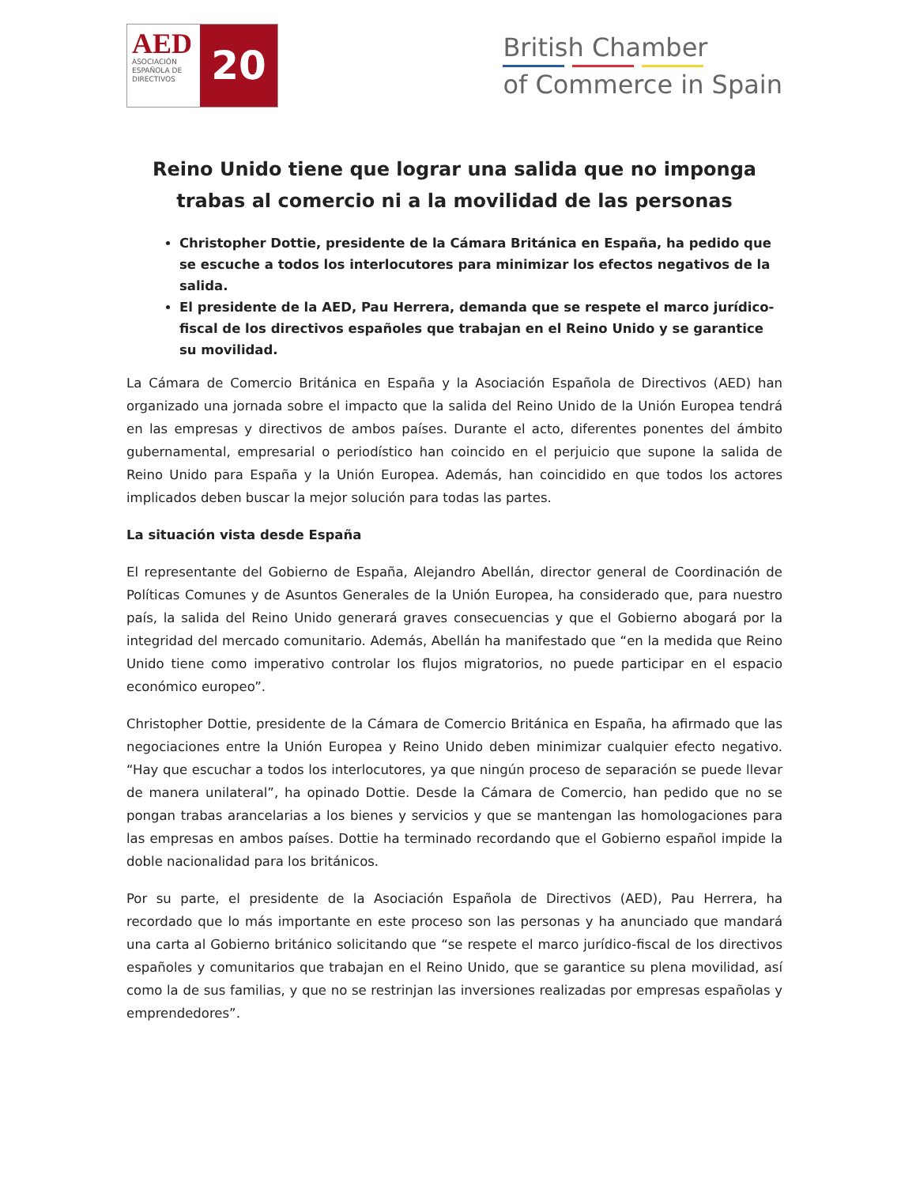AED
ASOCIACIÓN ESPAÑOLA DE DIRECTIVOS
20
British Chamber
of Commerce in Spain
Reino Unido tiene que lograr una salida que no imponga trabas al comercio ni a la movilidad de las personas
Christopher Dottie, presidente de la Cámara Británica en España, ha pedido que se escuche a todos los interlocutores para minimizar los efectos negativos de la salida.
El presidente de la AED, Pau Herrera, demanda que se respete el marco jurídico-fiscal de los directivos españoles que trabajan en el Reino Unido y se garantice su movilidad.
La Cámara de Comercio Británica en España y la Asociación Española de Directivos (AED) han organizado una jornada sobre el impacto que la salida del Reino Unido de la Unión Europea tendrá en las empresas y directivos de ambos países. Durante el acto, diferentes ponentes del ámbito gubernamental, empresarial o periodístico han coincido en el perjuicio que supone la salida de Reino Unido para España y la Unión Europea. Además, han coincidido en que todos los actores implicados deben buscar la mejor solución para todas las partes.
La situación vista desde España
El representante del Gobierno de España, Alejandro Abellán, director general de Coordinación de Políticas Comunes y de Asuntos Generales de la Unión Europea, ha considerado que, para nuestro país, la salida del Reino Unido generará graves consecuencias y que el Gobierno abogará por la integridad del mercado comunitario. Además, Abellán ha manifestado que “en la medida que Reino Unido tiene como imperativo controlar los flujos migratorios, no puede participar en el espacio económico europeo”.
Christopher Dottie, presidente de la Cámara de Comercio Británica en España, ha afirmado que las negociaciones entre la Unión Europea y Reino Unido deben minimizar cualquier efecto negativo. “Hay que escuchar a todos los interlocutores, ya que ningún proceso de separación se puede llevar de manera unilateral”, ha opinado Dottie. Desde la Cámara de Comercio, han pedido que no se pongan trabas arancelarias a los bienes y servicios y que se mantengan las homologaciones para las empresas en ambos países. Dottie ha terminado recordando que el Gobierno español impide la doble nacionalidad para los británicos.
Por su parte, el presidente de la Asociación Española de Directivos (AED), Pau Herrera, ha recordado que lo más importante en este proceso son las personas y ha anunciado que mandará una carta al Gobierno británico solicitando que “se respete el marco jurídico-fiscal de los directivos españoles y comunitarios que trabajan en el Reino Unido, que se garantice su plena movilidad, así como la de sus familias, y que no se restrinjan las inversiones realizadas por empresas españolas y emprendedores”.